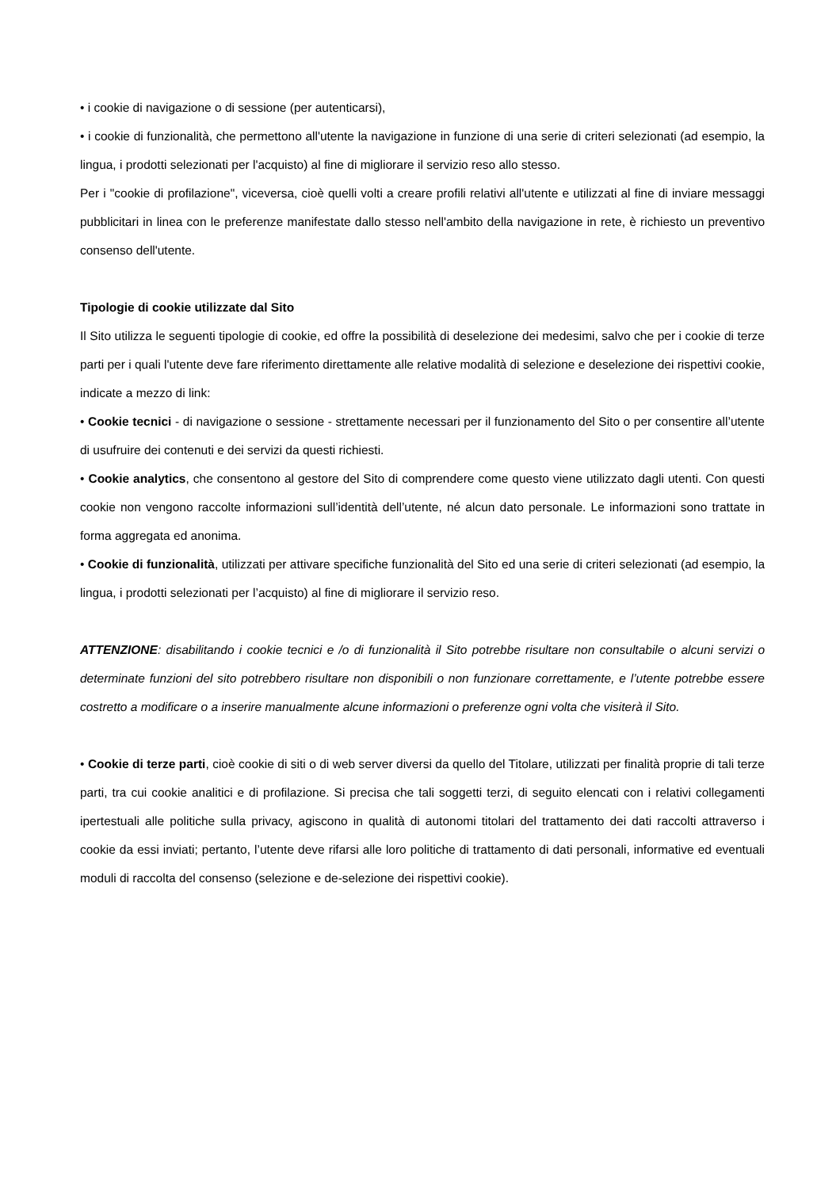• i cookie di navigazione o di sessione (per autenticarsi),
• i cookie di funzionalità, che permettono all'utente la navigazione in funzione di una serie di criteri selezionati (ad esempio, la lingua, i prodotti selezionati per l'acquisto) al fine di migliorare il servizio reso allo stesso.
Per i "cookie di profilazione", viceversa, cioè quelli volti a creare profili relativi all'utente e utilizzati al fine di inviare messaggi pubblicitari in linea con le preferenze manifestate dallo stesso nell'ambito della navigazione in rete, è richiesto un preventivo consenso dell'utente.
Tipologie di cookie utilizzate dal Sito
Il Sito utilizza le seguenti tipologie di cookie, ed offre la possibilità di deselezione dei medesimi, salvo che per i cookie di terze parti per i quali l'utente deve fare riferimento direttamente alle relative modalità di selezione e deselezione dei rispettivi cookie, indicate a mezzo di link:
• Cookie tecnici - di navigazione o sessione - strettamente necessari per il funzionamento del Sito o per consentire all’utente di usufruire dei contenuti e dei servizi da questi richiesti.
• Cookie analytics, che consentono al gestore del Sito di comprendere come questo viene utilizzato dagli utenti. Con questi cookie non vengono raccolte informazioni sull’identità dell’utente, né alcun dato personale. Le informazioni sono trattate in forma aggregata ed anonima.
• Cookie di funzionalità, utilizzati per attivare specifiche funzionalità del Sito ed una serie di criteri selezionati (ad esempio, la lingua, i prodotti selezionati per l’acquisto) al fine di migliorare il servizio reso.
ATTENZIONE: disabilitando i cookie tecnici e /o di funzionalità il Sito potrebbe risultare non consultabile o alcuni servizi o determinate funzioni del sito potrebbero risultare non disponibili o non funzionare correttamente, e l’utente potrebbe essere costretto a modificare o a inserire manualmente alcune informazioni o preferenze ogni volta che visiterà il Sito.
• Cookie di terze parti, cioè cookie di siti o di web server diversi da quello del Titolare, utilizzati per finalità proprie di tali terze parti, tra cui cookie analitici e di profilazione. Si precisa che tali soggetti terzi, di seguito elencati con i relativi collegamenti ipertestuali alle politiche sulla privacy, agiscono in qualità di autonomi titolari del trattamento dei dati raccolti attraverso i cookie da essi inviati; pertanto, l’utente deve rifarsi alle loro politiche di trattamento di dati personali, informative ed eventuali moduli di raccolta del consenso (selezione e de-selezione dei rispettivi cookie).